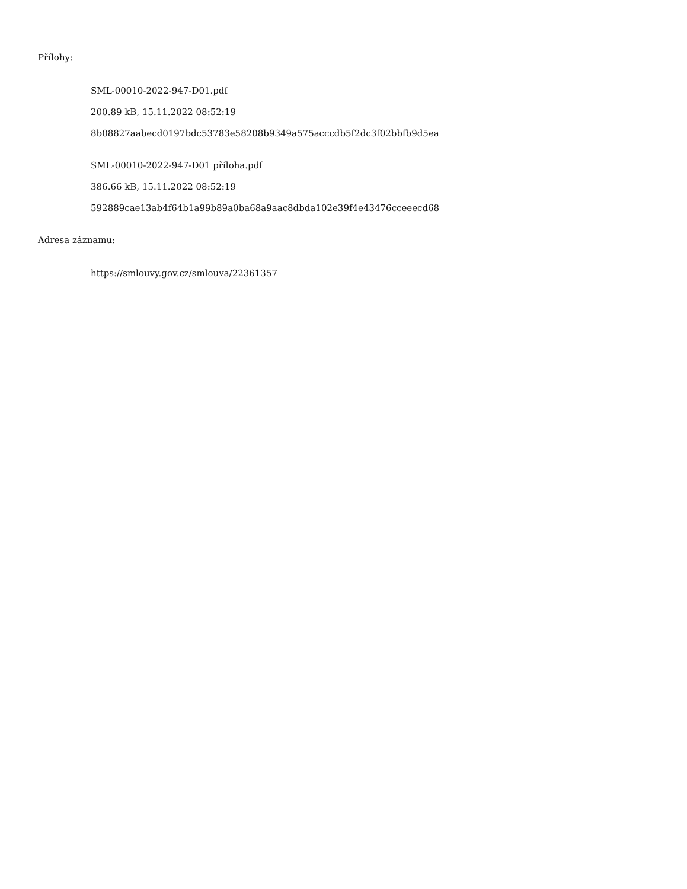Přílohy:
SML-00010-2022-947-D01.pdf
200.89 kB, 15.11.2022 08:52:19
8b08827aabecd0197bdc53783e58208b9349a575acccdb5f2dc3f02bbfb9d5ea
SML-00010-2022-947-D01 příloha.pdf
386.66 kB, 15.11.2022 08:52:19
592889cae13ab4f64b1a99b89a0ba68a9aac8dbda102e39f4e43476cceeecd68
Adresa záznamu:
https://smlouvy.gov.cz/smlouva/22361357